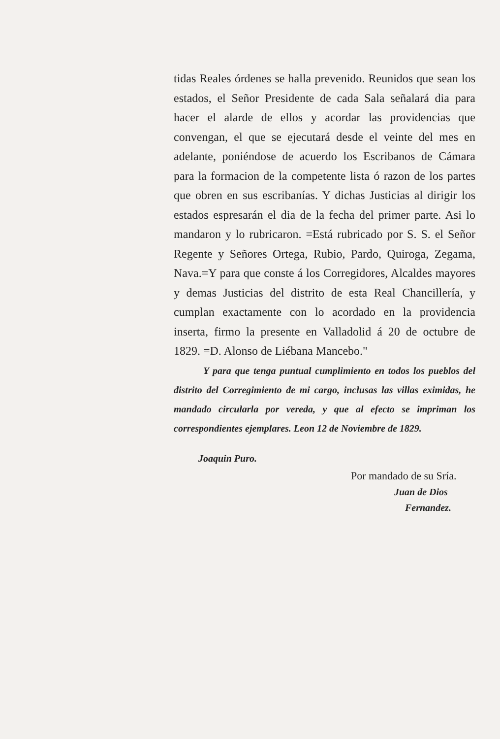tidas Reales órdenes se halla prevenido. Reunidos que sean los estados, el Señor Presidente de cada Sala señalará dia para hacer el alarde de ellos y acordar las providencias que convengan, el que se ejecutará desde el veinte del mes en adelante, poniéndose de acuerdo los Escribanos de Cámara para la formacion de la competente lista ó razon de los partes que obren en sus escribanías. Y dichas Justicias al dirigir los estados espresarán el dia de la fecha del primer parte. Asi lo mandaron y lo rubricaron. =Está rubricado por S. S. el Señor Regente y Señores Ortega, Rubio, Pardo, Quiroga, Zegama, Nava.=Y para que conste á los Corregidores, Alcaldes mayores y demas Justicias del distrito de esta Real Chancillería, y cumplan exactamente con lo acordado en la providencia inserta, firmo la presente en Valladolid á 20 de octubre de 1829. =D. Alonso de Liébana Mancebo."
Y para que tenga puntual cumplimiento en todos los pueblos del distrito del Corregimiento de mi cargo, inclusas las villas eximidas, he mandado circularla por vereda, y que al efecto se impriman los correspondientes ejemplares. Leon 12 de Noviembre de 1829.
Joaquin Puro.
Por mandado de su Sría.
Juan de Dios
Fernandez.